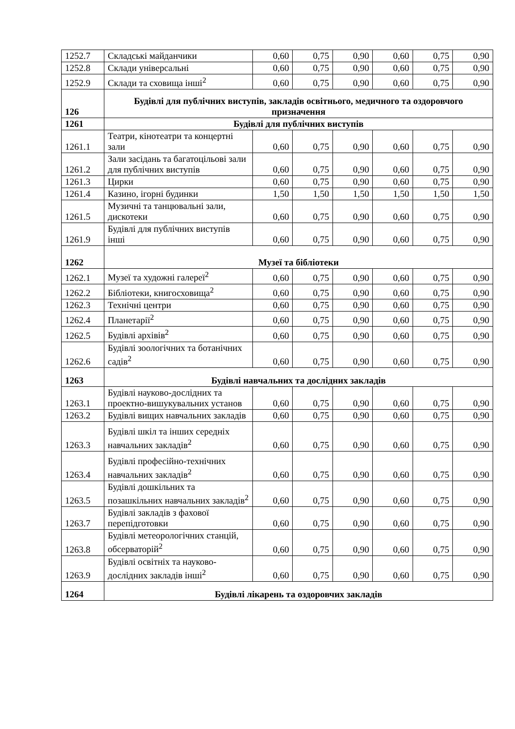| 1252.7 | Складські майданчики | 0,60 | 0,75 | 0,90 | 0,60 | 0,75 | 0,90 |
| 1252.8 | Склади універсальні | 0,60 | 0,75 | 0,90 | 0,60 | 0,75 | 0,90 |
| 1252.9 | Склади та сховища інші<sup>2</sup> | 0,60 | 0,75 | 0,90 | 0,60 | 0,75 | 0,90 |
| 126 | Будівлі для публічних виступів, закладів освітнього, медичного та оздоровчого призначення | | | | | | |
| 1261 | Будівлі для публічних виступів | | | | | | |
| 1261.1 | Театри, кінотеатри та концертні зали | 0,60 | 0,75 | 0,90 | 0,60 | 0,75 | 0,90 |
| 1261.2 | Зали засідань та багатоцільові зали для публічних виступів | 0,60 | 0,75 | 0,90 | 0,60 | 0,75 | 0,90 |
| 1261.3 | Цирки | 0,60 | 0,75 | 0,90 | 0,60 | 0,75 | 0,90 |
| 1261.4 | Казино, ігорні будинки | 1,50 | 1,50 | 1,50 | 1,50 | 1,50 | 1,50 |
| 1261.5 | Музичні та танцювальні зали, дискотеки | 0,60 | 0,75 | 0,90 | 0,60 | 0,75 | 0,90 |
| 1261.9 | Будівлі для публічних виступів інші | 0,60 | 0,75 | 0,90 | 0,60 | 0,75 | 0,90 |
| 1262 | Музеї та бібліотеки | | | | | | |
| 1262.1 | Музеї та художні галереї<sup>2</sup> | 0,60 | 0,75 | 0,90 | 0,60 | 0,75 | 0,90 |
| 1262.2 | Бібліотеки, книгосховища<sup>2</sup> | 0,60 | 0,75 | 0,90 | 0,60 | 0,75 | 0,90 |
| 1262.3 | Технічні центри | 0,60 | 0,75 | 0,90 | 0,60 | 0,75 | 0,90 |
| 1262.4 | Планетарії<sup>2</sup> | 0,60 | 0,75 | 0,90 | 0,60 | 0,75 | 0,90 |
| 1262.5 | Будівлі архівів<sup>2</sup> | 0,60 | 0,75 | 0,90 | 0,60 | 0,75 | 0,90 |
| 1262.6 | Будівлі зоологічних та ботанічних садів<sup>2</sup> | 0,60 | 0,75 | 0,90 | 0,60 | 0,75 | 0,90 |
| 1263 | Будівлі навчальних та дослідних закладів | | | | | | |
| 1263.1 | Будівлі науково-дослідних та проектно-вишукувальних установ | 0,60 | 0,75 | 0,90 | 0,60 | 0,75 | 0,90 |
| 1263.2 | Будівлі вищих навчальних закладів | 0,60 | 0,75 | 0,90 | 0,60 | 0,75 | 0,90 |
| 1263.3 | Будівлі шкіл та інших середніх навчальних закладів<sup>2</sup> | 0,60 | 0,75 | 0,90 | 0,60 | 0,75 | 0,90 |
| 1263.4 | Будівлі професійно-технічних навчальних закладів<sup>2</sup> | 0,60 | 0,75 | 0,90 | 0,60 | 0,75 | 0,90 |
| 1263.5 | Будівлі дошкільних та позашкільних навчальних закладів<sup>2</sup> | 0,60 | 0,75 | 0,90 | 0,60 | 0,75 | 0,90 |
| 1263.7 | Будівлі закладів з фахової перепідготовки | 0,60 | 0,75 | 0,90 | 0,60 | 0,75 | 0,90 |
| 1263.8 | Будівлі метеорологічних станцій, обсерваторій<sup>2</sup> | 0,60 | 0,75 | 0,90 | 0,60 | 0,75 | 0,90 |
| 1263.9 | Будівлі освітніх та науково-дослідних закладів інші<sup>2</sup> | 0,60 | 0,75 | 0,90 | 0,60 | 0,75 | 0,90 |
| 1264 | Будівлі лікарень та оздоровчих закладів | | | | | | |